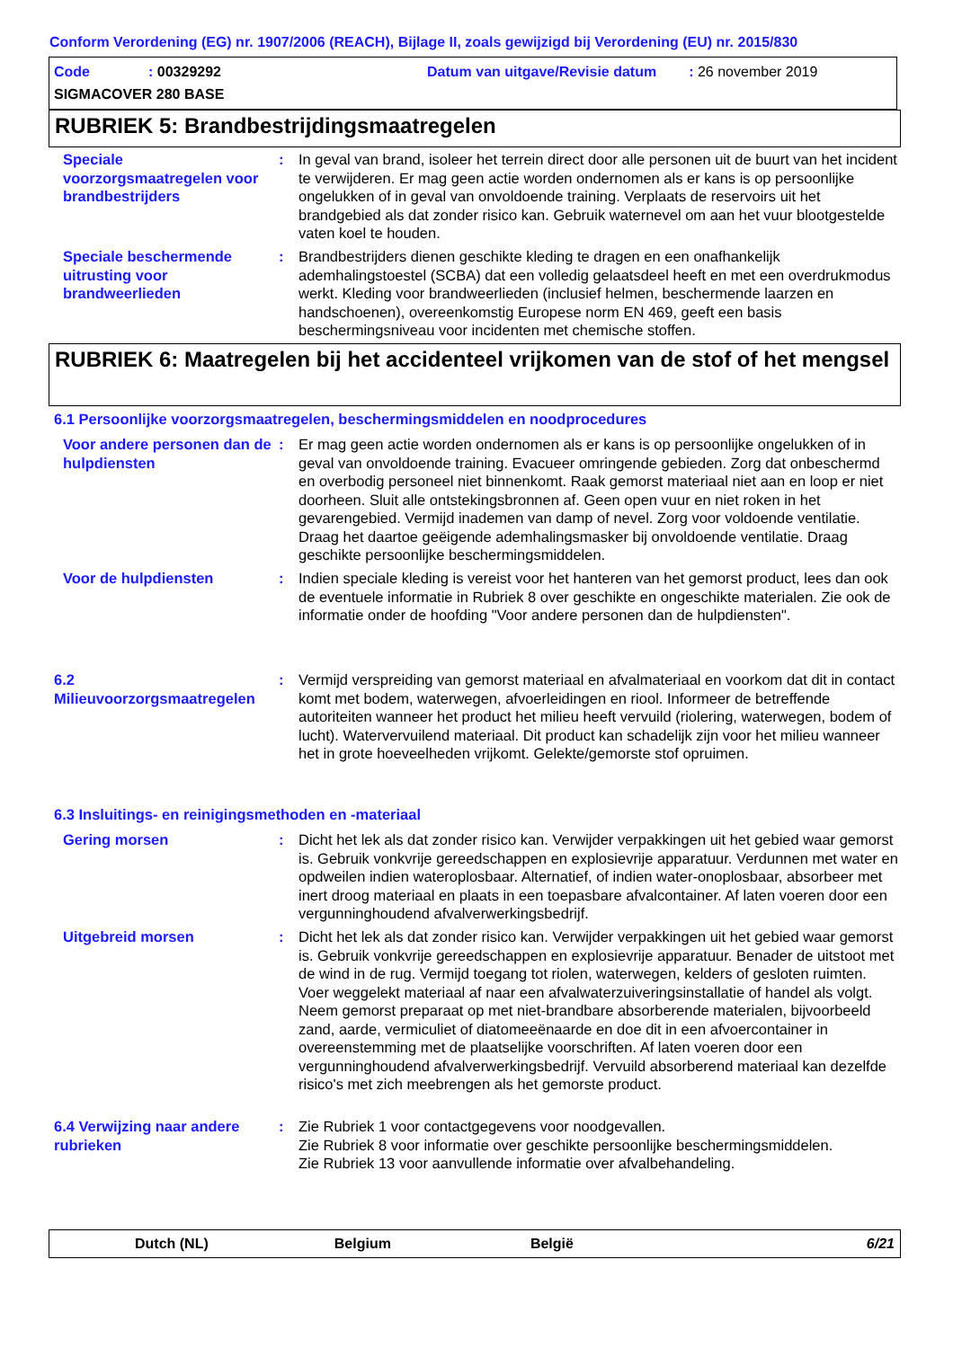Conform Verordening (EG) nr. 1907/2006 (REACH), Bijlage II, zoals gewijzigd bij Verordening (EU) nr. 2015/830
Code: 00329292
Datum van uitgave/Revisie datum: 26 november 2019
SIGMACOVER 280 BASE
RUBRIEK 5: Brandbestrijdingsmaatregelen
Speciale voorzorgsmaatregelen voor brandbestrijders
: In geval van brand, isoleer het terrein direct door alle personen uit de buurt van het incident te verwijderen. Er mag geen actie worden ondernomen als er kans is op persoonlijke ongelukken of in geval van onvoldoende training. Verplaats de reservoirs uit het brandgebied als dat zonder risico kan. Gebruik waternevel om aan het vuur blootgestelde vaten koel te houden.
Speciale beschermende uitrusting voor brandweerlieden
: Brandbestrijders dienen geschikte kleding te dragen en een onafhankelijk ademhalingstoestel (SCBA) dat een volledig gelaatsdeel heeft en met een overdrukmodus werkt. Kleding voor brandweerlieden (inclusief helmen, beschermende laarzen en handschoenen), overeenkomstig Europese norm EN 469, geeft een basis beschermingsniveau voor incidenten met chemische stoffen.
RUBRIEK 6: Maatregelen bij het accidenteel vrijkomen van de stof of het mengsel
6.1 Persoonlijke voorzorgsmaatregelen, beschermingsmiddelen en noodprocedures
Voor andere personen dan de hulpdiensten
: Er mag geen actie worden ondernomen als er kans is op persoonlijke ongelukken of in geval van onvoldoende training. Evacueer omringende gebieden. Zorg dat onbeschermd en overbodig personeel niet binnenkomt. Raak gemorst materiaal niet aan en loop er niet doorheen. Sluit alle ontstekingsbronnen af. Geen open vuur en niet roken in het gevarengebied. Vermijd inademen van damp of nevel. Zorg voor voldoende ventilatie. Draag het daartoe geëigende ademhalingsmasker bij onvoldoende ventilatie. Draag geschikte persoonlijke beschermingsmiddelen.
Voor de hulpdiensten : Indien speciale kleding is vereist voor het hanteren van het gemorst product, lees dan ook de eventuele informatie in Rubriek 8 over geschikte en ongeschikte materialen. Zie ook de informatie onder de hoofding "Voor andere personen dan de hulpdiensten".
6.2 Milieuvoorzorgsmaatregelen
: Vermijd verspreiding van gemorst materiaal en afvalmateriaal en voorkom dat dit in contact komt met bodem, waterwegen, afvoerleidingen en riool. Informeer de betreffende autoriteiten wanneer het product het milieu heeft vervuild (riolering, waterwegen, bodem of lucht). Watervervuilend materiaal. Dit product kan schadelijk zijn voor het milieu wanneer het in grote hoeveelheden vrijkomt. Gelekte/gemorste stof opruimen.
6.3 Insluitings- en reinigingsmethoden en -materiaal
Gering morsen : Dicht het lek als dat zonder risico kan. Verwijder verpakkingen uit het gebied waar gemorst is. Gebruik vonkvrije gereedschappen en explosievrije apparatuur. Verdunnen met water en opdweilen indien wateroplosbaar. Alternatief, of indien water-onoplosbaar, absorbeer met inert droog materiaal en plaats in een toepasbare afvalcontainer. Af laten voeren door een vergunninghoudend afvalverwerkingsbedrijf.
Uitgebreid morsen : Dicht het lek als dat zonder risico kan. Verwijder verpakkingen uit het gebied waar gemorst is. Gebruik vonkvrije gereedschappen en explosievrije apparatuur. Benader de uitstoot met de wind in de rug. Vermijd toegang tot riolen, waterwegen, kelders of gesloten ruimten. Voer weggelekt materiaal af naar een afvalwaterzuiveringsinstallatie of handel als volgt. Neem gemorst preparaat op met niet-brandbare absorberende materialen, bijvoorbeeld zand, aarde, vermiculiet of diatomeeënaarde en doe dit in een afvoercontainer in overeenstemming met de plaatselijke voorschriften. Af laten voeren door een vergunninghoudend afvalverwerkingsbedrijf. Vervuild absorberend materiaal kan dezelfde risico's met zich meebrengen als het gemorste product.
6.4 Verwijzing naar andere rubrieken
: Zie Rubriek 1 voor contactgegevens voor noodgevallen.
Zie Rubriek 8 voor informatie over geschikte persoonlijke beschermingsmiddelen.
Zie Rubriek 13 voor aanvullende informatie over afvalbehandeling.
Dutch (NL) Belgium België 6/21